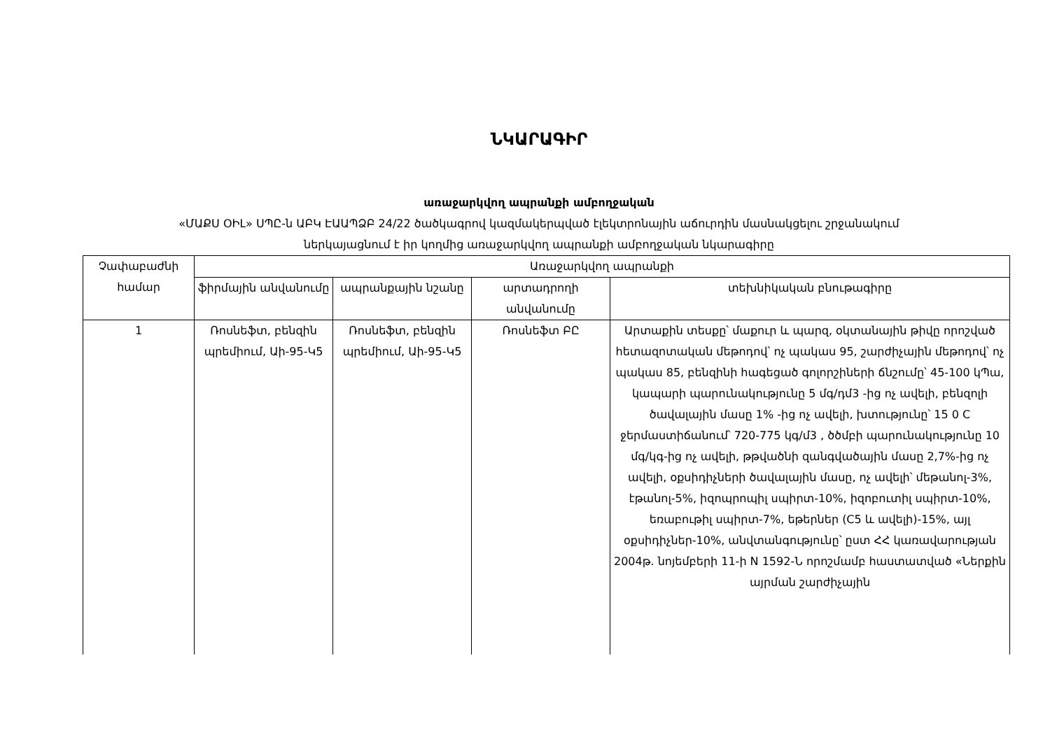ՆԿԱՐԱԳԻՐ
առաջարկվող ապրանքի ամբողջական
«ՄԱՔՍ ՕԻԼ» ՍՊԸ-ն ԱԲԿ ԷԱԱՊՁԲ 24/22 ծածկագրով կազմակերպված էլեկտրոնային աճուրդին մասնակցելու շրջանակում
ներկայացնում է իր կողմից առաջարկվող ապրանքի ամբողջական նկարագիրը
| Չափաբաժնի համար | Առաջարկվող ապրանքի | | | |
| --- | --- | --- | --- | --- |
| | ֆիրմային անվանումը | ապրանքային նշանը | արտադրողի անվանումը | տեխնիկական բնութագիրը |
| 1 | Ռոսնեֆտ, բենզին պրեմիում, Աի-95-Կ5 | Ռոսնեֆտ, բենզին պրեմիում, Աի-95-Կ5 | Ռոսնեֆտ ԲԸ | Արտաքին տեսքը՝ մաքուր և պարզ, օկտանային թիվը որոշված հետազոտական մեթոդով՝ ոչ պակաս 95, շարժիչային մեթոդով՝ ոչ պակաս 85, բենզինի հագեցած գոլորշիների ճնշումը՝ 45-100 կՊա, կապարի պարունակությունը 5 մգ/դմ3 -ից ոչ ավելի, բենզոլի ծավալային մասը 1% -ից ոչ ավելի, խտությունը՝ 15 0 C ջերմաստիճանում՝ 720-775 կգ/մ3 , ծծմբի պարունակությունը 10 մգ/կգ-ից ոչ ավելի, թթվածնի զանգվածային մասը 2,7%-ից ոչ ավելի, օքսիդիչների ծավալային մասը, ոչ ավելի՝ մեթանոլ-3%, էթանոլ-5%, իզոպրոպիլ սպիրտ-10%, իզոբուտիլ սպիրտ-10%, եռաբութիլ սպիրտ-7%, եթերներ (C5 և ավելի)-15%, այլ օքսիդիչներ-10%, անվտանգությունը՝ ըստ ՀՀ կառավարության 2004թ. նոյեմբերի 11-ի N 1592-Ն որոշմամբ հաստատված «Ներքին այրման շարժիչային |